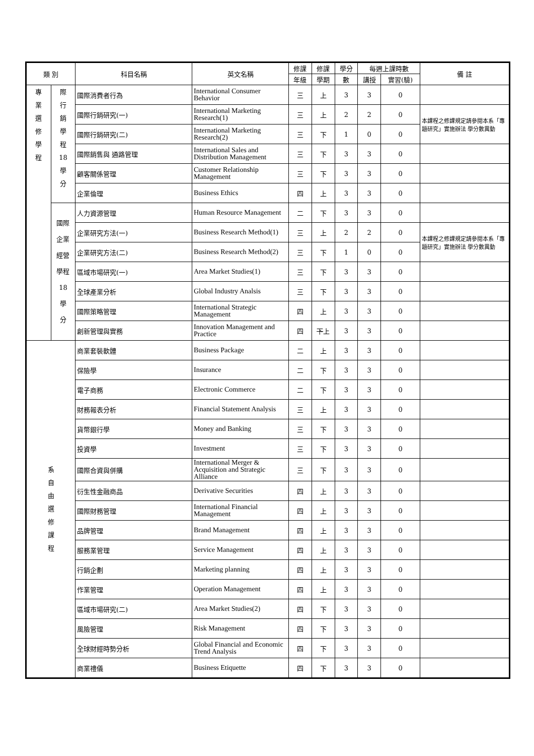| 類 別 | | 科目名稱 | 英文名稱 | 修課 | 修課 | 學分 | 每週上課時數 | | 備 註 |
| --- | --- | --- | --- | --- | --- | --- | --- | --- | --- |
| | | | | 年級 | 學期 | 數 | 講授 | 實習(驗) | |
| 專 業 選 修 學 程 | 際 行 銷 學 程 18 學 分 | 國際消費者行為 | International Consumer Behavior | 三 | 上 | 3 | 3 | 0 | |
| | | 國際行銷研究(一) | International Marketing Research(1) | 三 | 上 | 2 | 2 | 0 | 本課程之修課規定請參閱本系「專題研究」實施辦法 學分數異動 |
| | | 國際行銷研究(二) | International Marketing Research(2) | 三 | 下 | 1 | 0 | 0 | |
| | | 國際銷售與 通路管理 | International Sales and Distribution Management | 三 | 下 | 3 | 3 | 0 | |
| | | 顧客關係管理 | Customer Relationship Management | 三 | 下 | 3 | 3 | 0 | |
| | | 企業倫理 | Business Ethics | 四 | 上 | 3 | 3 | 0 | |
| | 國際 企業 經營 學程 18 學 分 | 人力資源管理 | Human Resource Management | 二 | 下 | 3 | 3 | 0 | |
| | | 企業研究方法(一) | Business Research Method(1) | 三 | 上 | 2 | 2 | 0 | 本課程之修課規定請參閱本系「專題研究」實施辦法 學分數異動 |
| | | 企業研究方法(二) | Business Research Method(2) | 三 | 下 | 1 | 0 | 0 | |
| | | 區域市場研究(一) | Area Market Studies(1) | 三 | 下 | 3 | 3 | 0 | |
| | | 全球產業分析 | Global Industry Analsis | 三 | 下 | 3 | 3 | 0 | |
| | | 國際策略管理 | International Strategic Management | 四 | 上 | 3 | 3 | 0 | |
| | | 創新管理與實務 | Innovation Management and Practice | 四 | 下 上 | 3 | 3 | 0 | |
| 系 自 由 選 修 課 程 | | 商業套裝軟體 | Business Package | 二 | 上 | 3 | 3 | 0 | |
| | | 保險學 | Insurance | 二 | 下 | 3 | 3 | 0 | |
| | | 電子商務 | Electronic Commerce | 二 | 下 | 3 | 3 | 0 | |
| | | 財務報表分析 | Financial Statement Analysis | 三 | 上 | 3 | 3 | 0 | |
| | | 貨幣銀行學 | Money and Banking | 三 | 下 | 3 | 3 | 0 | |
| | | 投資學 | Investment | 三 | 下 | 3 | 3 | 0 | |
| | | 國際合資與併購 | International Merger & Acquisition and Strategic Alliance | 三 | 下 | 3 | 3 | 0 | |
| | | 衍生性金融商品 | Derivative Securities | 四 | 上 | 3 | 3 | 0 | |
| | | 國際財務管理 | International Financial Management | 四 | 上 | 3 | 3 | 0 | |
| | | 品牌管理 | Brand Management | 四 | 上 | 3 | 3 | 0 | |
| | | 服務業管理 | Service Management | 四 | 上 | 3 | 3 | 0 | |
| | | 行銷企劃 | Marketing planning | 四 | 上 | 3 | 3 | 0 | |
| | | 作業管理 | Operation Management | 四 | 上 | 3 | 3 | 0 | |
| | | 區域市場研究(二) | Area Market Studies(2) | 四 | 下 | 3 | 3 | 0 | |
| | | 風險管理 | Risk Management | 四 | 下 | 3 | 3 | 0 | |
| | | 全球財經時勢分析 | Global Financial and Economic Trend Analysis | 四 | 下 | 3 | 3 | 0 | |
| | | 商業禮儀 | Business Etiquette | 四 | 下 | 3 | 3 | 0 | |